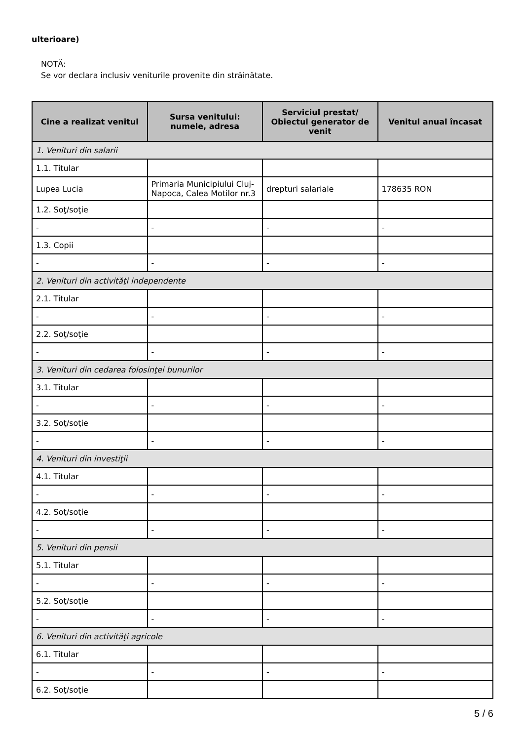ulterioare)
NOTĂ:
Se vor declara inclusiv veniturile provenite din străinătate.
| Cine a realizat venitul | Sursa venitului: numele, adresa | Serviciul prestat/ Obiectul generator de venit | Venitul anual încasat |
| --- | --- | --- | --- |
| 1. Venituri din salarii | | | |
| 1.1. Titular | | | |
| Lupea Lucia | Primaria Municipiului Cluj-Napoca, Calea Motilor nr.3 | drepturi salariale | 178635 RON |
| 1.2. Soţ/soţie | | | |
| - | - | - | - |
| 1.3. Copii | | | |
| - | - | - | - |
| 2. Venituri din activităţi independente | | | |
| 2.1. Titular | | | |
| - | - | - | - |
| 2.2. Soţ/soţie | | | |
| - | - | - | - |
| 3. Venituri din cedarea folosinţei bunurilor | | | |
| 3.1. Titular | | | |
| - | - | - | - |
| 3.2. Soţ/soţie | | | |
| - | - | - | - |
| 4. Venituri din investiţii | | | |
| 4.1. Titular | | | |
| - | - | - | - |
| 4.2. Soţ/soţie | | | |
| - | - | - | - |
| 5. Venituri din pensii | | | |
| 5.1. Titular | | | |
| - | - | - | - |
| 5.2. Soţ/soţie | | | |
| - | - | - | - |
| 6. Venituri din activităţi agricole | | | |
| 6.1. Titular | | | |
| - | - | - | - |
| 6.2. Soţ/soţie | | | |
5 / 6